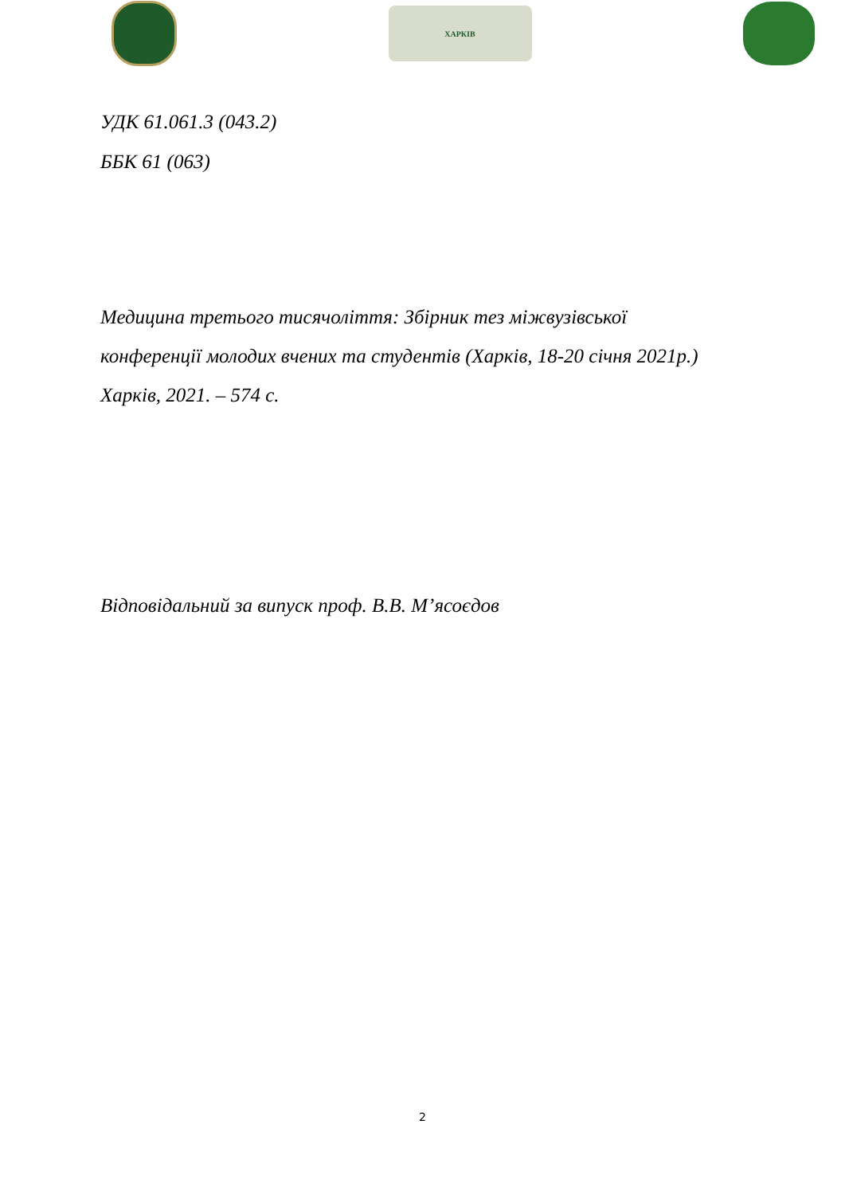ХАРКІВ
УДК 61.061.3 (043.2)
ББК 61 (063)
Медицина третього тисячоліття: Збірник тез міжвузівської
конференції молодих вчених та студентів (Харків, 18-20 січня 2021р.)
Харків, 2021. – 574 с.
Відповідальний за випуск проф. В.В. М’ясоєдов
2